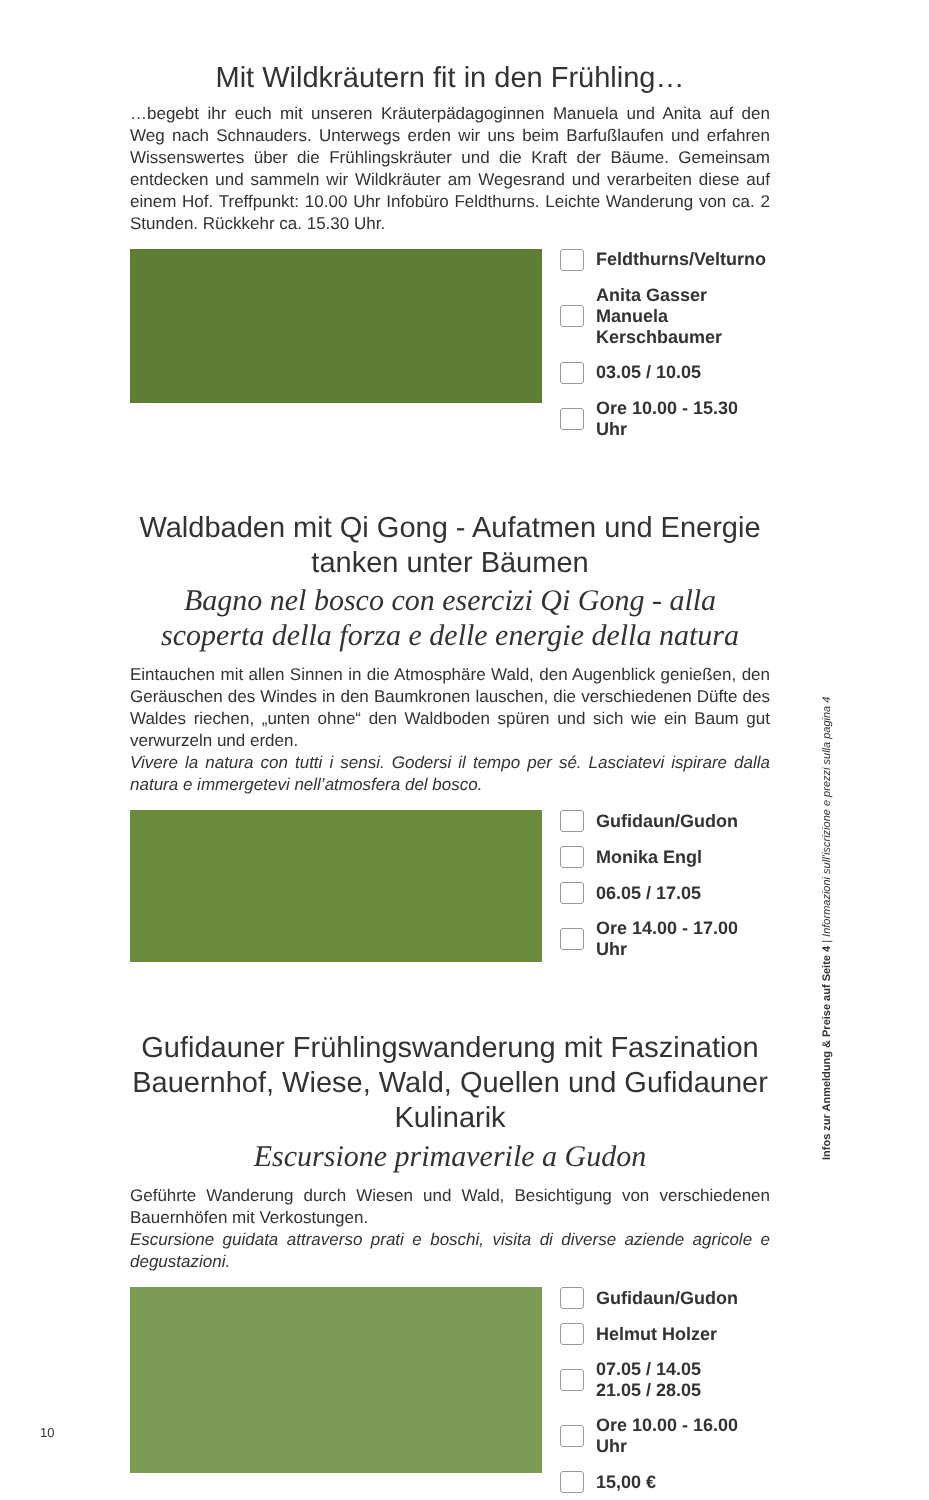Mit Wildkräutern fit in den Frühling…
…begebt ihr euch mit unseren Kräuterpädagoginnen Manuela und Anita auf den Weg nach Schnauders. Unterwegs erden wir uns beim Barfußlaufen und erfahren Wissenswertes über die Frühlingskräuter und die Kraft der Bäume. Gemeinsam entdecken und sammeln wir Wildkräuter am Wegesrand und verarbeiten diese auf einem Hof. Treffpunkt: 10.00 Uhr Infobüro Feldthurns. Leichte Wanderung von ca. 2 Stunden. Rückkehr ca. 15.30 Uhr.
Feldthurns/Velturno
Anita Gasser
Manuela Kerschbaumer
03.05 / 10.05
Ore 10.00 - 15.30 Uhr
Waldbaden mit Qi Gong - Aufatmen und Energie tanken unter Bäumen
Bagno nel bosco con esercizi Qi Gong - alla scoperta della forza e delle energie della natura
Eintauchen mit allen Sinnen in die Atmosphäre Wald, den Augenblick genießen, den Geräuschen des Windes in den Baumkronen lauschen, die verschiedenen Düfte des Waldes riechen, „unten ohne“ den Waldboden spüren und sich wie ein Baum gut verwurzeln und erden.
Vivere la natura con tutti i sensi. Godersi il tempo per sé. Lasciatevi ispirare dalla natura e immergetevi nell’atmosfera del bosco.
Gufidaun/Gudon
Monika Engl
06.05 / 17.05
Ore 14.00 - 17.00 Uhr
Gufidauner Frühlingswanderung mit Faszination Bauernhof, Wiese, Wald, Quellen und Gufidauner Kulinarik
Escursione primaverile a Gudon
Geführte Wanderung durch Wiesen und Wald, Besichtigung von verschiedenen Bauernhöfen mit Verkostungen.
Escursione guidata attraverso prati e boschi, visita di diverse aziende agricole e degustazioni.
Gufidaun/Gudon
Helmut Holzer
07.05 / 14.05
21.05 / 28.05
Ore 10.00 - 16.00 Uhr
15,00 €
Infos zur Anmeldung & Preise auf Seite 4 | Informazioni sull’iscrizione e prezzi sulla pagina 4
10